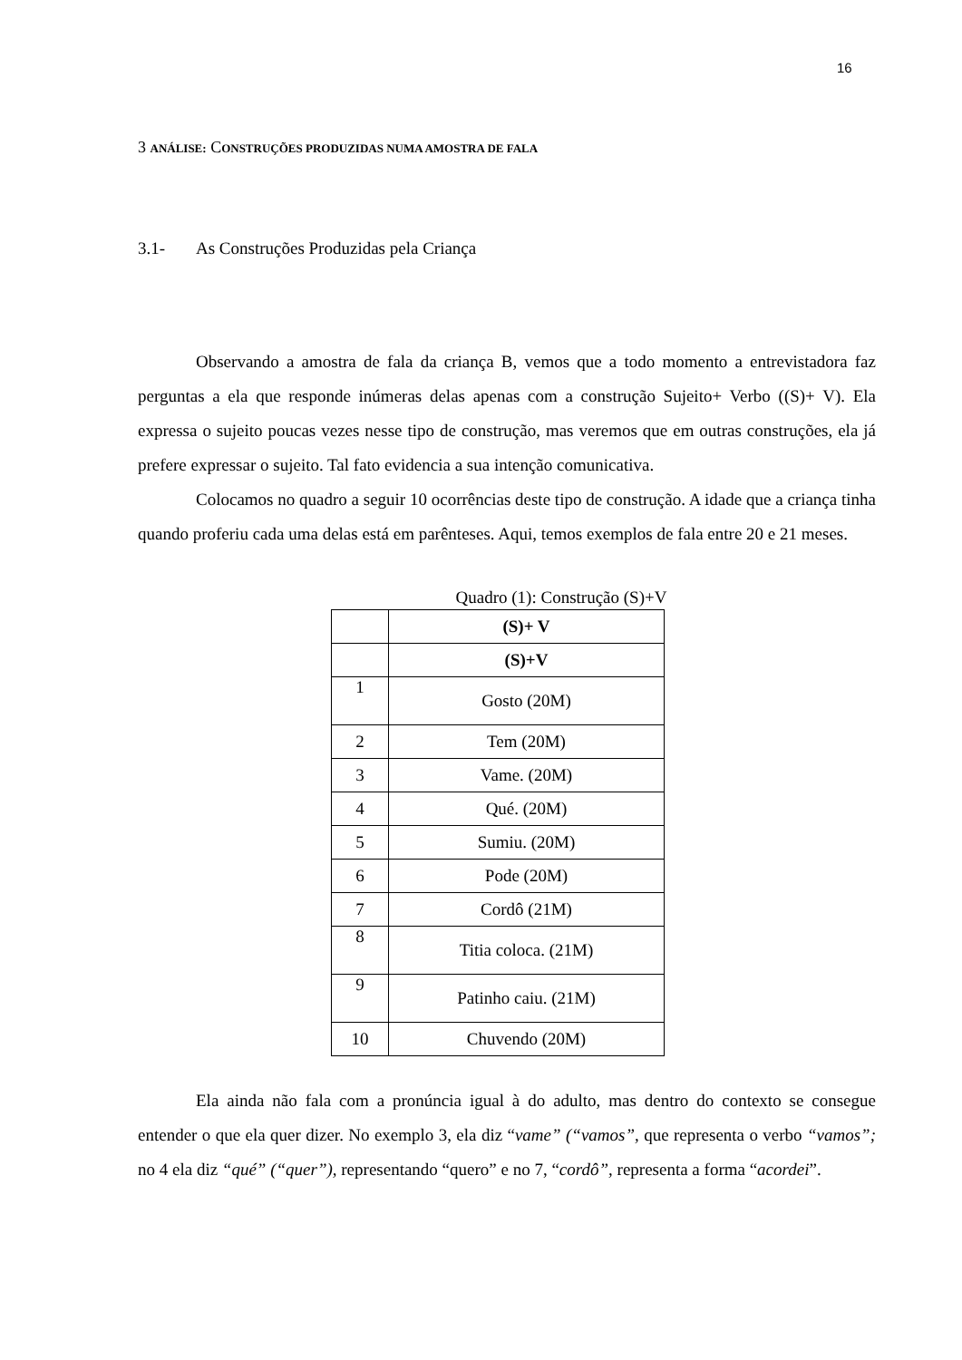16
3 ANÁLISE: CONSTRUÇÕES PRODUZIDAS NUMA AMOSTRA DE FALA
3.1- As Construções Produzidas pela Criança
Observando a amostra de fala da criança B, vemos que a todo momento a entrevistadora faz perguntas a ela que responde inúmeras delas apenas com a construção Sujeito+ Verbo ((S)+ V). Ela expressa o sujeito poucas vezes nesse tipo de construção, mas veremos que em outras construções, ela já prefere expressar o sujeito. Tal fato evidencia a sua intenção comunicativa.
Colocamos no quadro a seguir 10 ocorrências deste tipo de construção. A idade que a criança tinha quando proferiu cada uma delas está em parênteses. Aqui, temos exemplos de fala entre 20 e 21 meses.
Quadro (1): Construção (S)+V
| | (S)+ V |
| | (S)+V |
| 1 | Gosto (20M) |
| 2 | Tem (20M) |
| 3 | Vame. (20M) |
| 4 | Qué. (20M) |
| 5 | Sumiu. (20M) |
| 6 | Pode (20M) |
| 7 | Cordô (21M) |
| 8 | Titia coloca. (21M) |
| 9 | Patinho caiu. (21M) |
| 10 | Chuvendo (20M) |
Ela ainda não fala com a pronúncia igual à do adulto, mas dentro do contexto se consegue entender o que ela quer dizer. No exemplo 3, ela diz “vame” (“vamos”, que representa o verbo “vamos”; no 4 ela diz “qué” (“quer”), representando “quero” e no 7, “cordô”, representa a forma “acordei”.